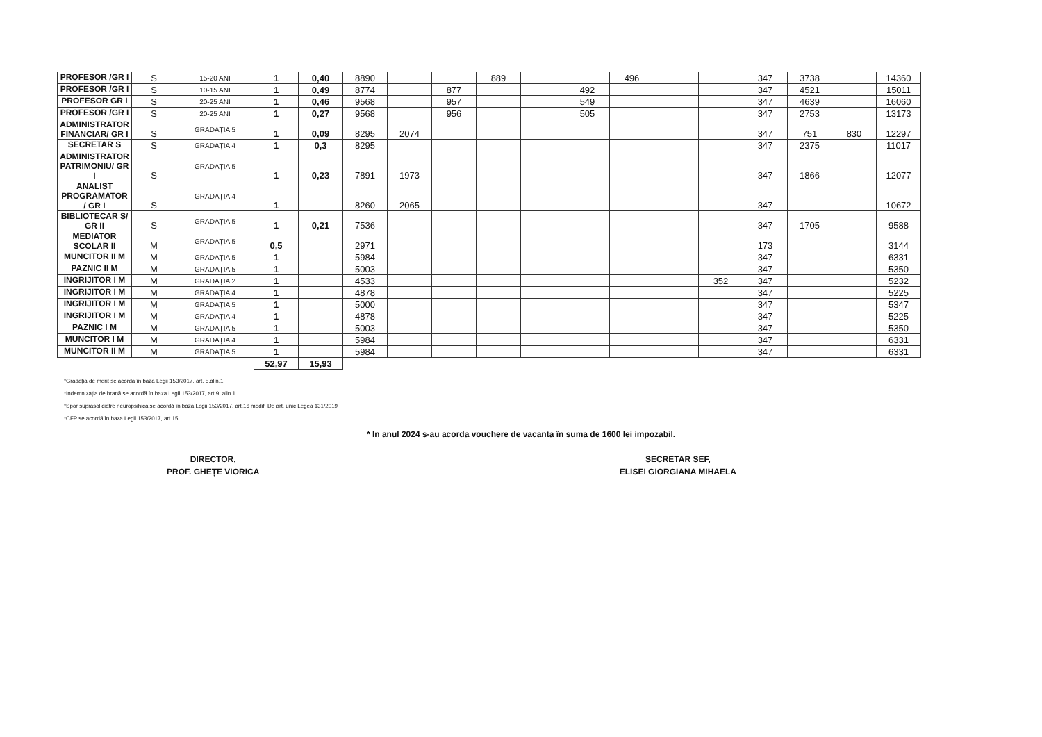| PROFESOR /GR I | S | 15-20 ANI | 1 | 0,40 | 8890 | | | 889 | | | 496 | | | 347 | 3738 | | 14360 |
| PROFESOR /GR I | S | 10-15 ANI | 1 | 0,49 | 8774 | | 877 | | | 492 | | | | 347 | 4521 | | 15011 |
| PROFESOR GR I | S | 20-25 ANI | 1 | 0,46 | 9568 | | 957 | | | 549 | | | | 347 | 4639 | | 16060 |
| PROFESOR /GR I | S | 20-25 ANI | 1 | 0,27 | 9568 | | 956 | | | 505 | | | | 347 | 2753 | | 13173 |
| ADMINISTRATOR FINANCIAR/ GR I | S | GRADAȚIA 5 | 1 | 0,09 | 8295 | 2074 | | | | | | | | 347 | 751 | 830 | 12297 |
| SECRETAR S | S | GRADAȚIA 4 | 1 | 0,3 | 8295 | | | | | | | | | 347 | 2375 | | 11017 |
| ADMINISTRATOR PATRIMONIU/ GR I | S | GRADAȚIA 5 | 1 | 0,23 | 7891 | 1973 | | | | | | | | 347 | 1866 | | 12077 |
| ANALIST PROGRAMATOR / GR I | S | GRADAȚIA 4 | 1 | | 8260 | 2065 | | | | | | | | 347 | | | 10672 |
| BIBLIOTECAR S/ GR II | S | GRADAȚIA 5 | 1 | 0,21 | 7536 | | | | | | | | | 347 | 1705 | | 9588 |
| MEDIATOR SCOLAR II | M | GRADAȚIA 5 | 0,5 | | 2971 | | | | | | | | | 173 | | | 3144 |
| MUNCITOR II M | M | GRADAȚIA 5 | 1 | | 5984 | | | | | | | | | 347 | | | 6331 |
| PAZNIC II M | M | GRADAȚIA 5 | 1 | | 5003 | | | | | | | | | 347 | | | 5350 |
| INGRIJITOR I M | M | GRADAȚIA 2 | 1 | | 4533 | | | | | | | | 352 | 347 | | | 5232 |
| INGRIJITOR I M | M | GRADAȚIA 4 | 1 | | 4878 | | | | | | | | | 347 | | | 5225 |
| INGRIJITOR I M | M | GRADAȚIA 5 | 1 | | 5000 | | | | | | | | | 347 | | | 5347 |
| INGRIJITOR I M | M | GRADAȚIA 4 | 1 | | 4878 | | | | | | | | | 347 | | | 5225 |
| PAZNIC I M | M | GRADAȚIA 5 | 1 | | 5003 | | | | | | | | | 347 | | | 5350 |
| MUNCITOR I M | M | GRADAȚIA 4 | 1 | | 5984 | | | | | | | | | 347 | | | 6331 |
| MUNCITOR II M | M | GRADAȚIA 5 | 1 | | 5984 | | | | | | | | | 347 | | | 6331 |
| | | | 52,97 | 15,93 | | | | | | | | | | | | | |
*Gradația de merit se acorda în baza Legii 153/2017, art. 5,alin.1
*Indemnizația de hrană se acordă în baza Legii 153/2017, art.9, alin.1
*Spor suprasoliciatre neuropsihica se acordă în baza Legii 153/2017, art.16 modif. De art. unic Legea 131/2019
*CFP se acordă în baza Legii 153/2017, art.15
* In anul 2024 s-au acorda vouchere de vacanta în suma de 1600 lei impozabil.
DIRECTOR,
PROF. GHEȚE VIORICA
SECRETAR SEF,
ELISEI GIORGIANA MIHAELA